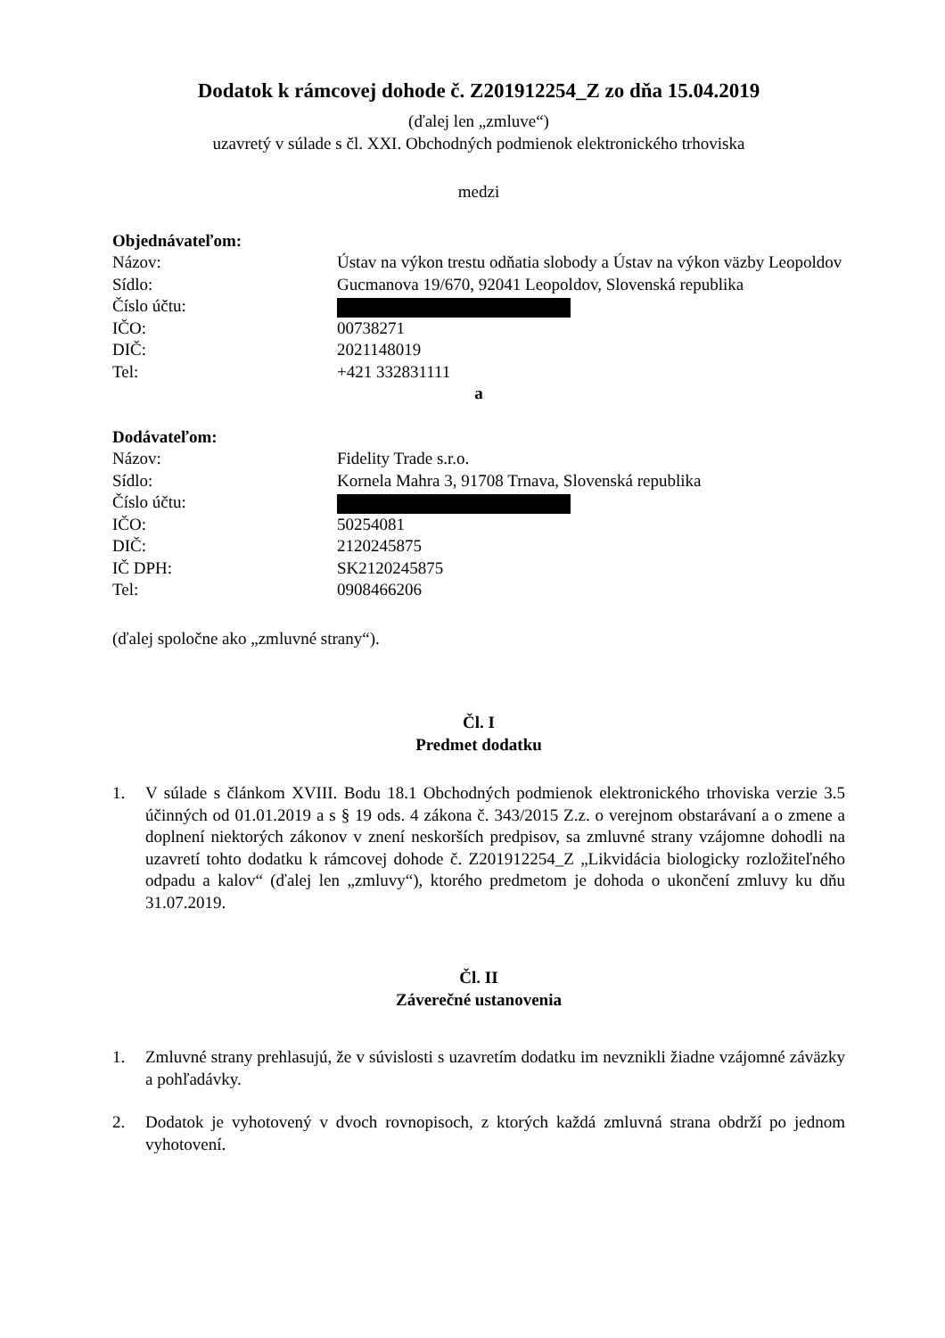Dodatok k rámcovej dohode č. Z201912254_Z zo dňa 15.04.2019
(ďalej len „zmluve“)
uzavretý v súlade s čl. XXI. Obchodných podmienok elektronického trhoviska
medzi
Objednávateľom:
Názov: Ústav na výkon trestu odňatia slobody a Ústav na výkon väzby Leopoldov
Sídlo: Gucmanova 19/670, 92041 Leopoldov, Slovenská republika
Číslo účtu:
IČO: 00738271
DIČ: 2021148019
Tel: +421 332831111
a
Dodávateľom:
Názov: Fidelity Trade s.r.o.
Sídlo: Kornela Mahra 3, 91708 Trnava, Slovenská republika
Číslo účtu:
IČO: 50254081
DIČ: 2120245875
IČ DPH: SK2120245875
Tel: 0908466206
(ďalej spoločne ako „zmluvné strany“).
Čl. I
Predmet dodatku
1. V súlade s článkom XVIII. Bodu 18.1 Obchodných podmienok elektronického trhoviska verzie 3.5 účinných od 01.01.2019 a s § 19 ods. 4 zákona č. 343/2015 Z.z. o verejnom obstarávaní a o zmene a doplnení niektorých zákonov v znení neskorších predpisov, sa zmluvné strany vzájomne dohodli na uzavretí tohto dodatku k rámcovej dohode č. Z201912254_Z „Likvidácia biologicky rozložiteľného odpadu a kalov“ (ďalej len „zmluvy“), ktorého predmetom je dohoda o ukončení zmluvy ku dňu 31.07.2019.
Čl. II
Záverečné ustanovenia
1. Zmluvné strany prehlasujú, že v súvislosti s uzavretím dodatku im nevznikli žiadne vzájomné záväzky a pohľadávky.
2. Dodatok je vyhotovený v dvoch rovnopisoch, z ktorých každá zmluvná strana obdrží po jednom vyhotovení.